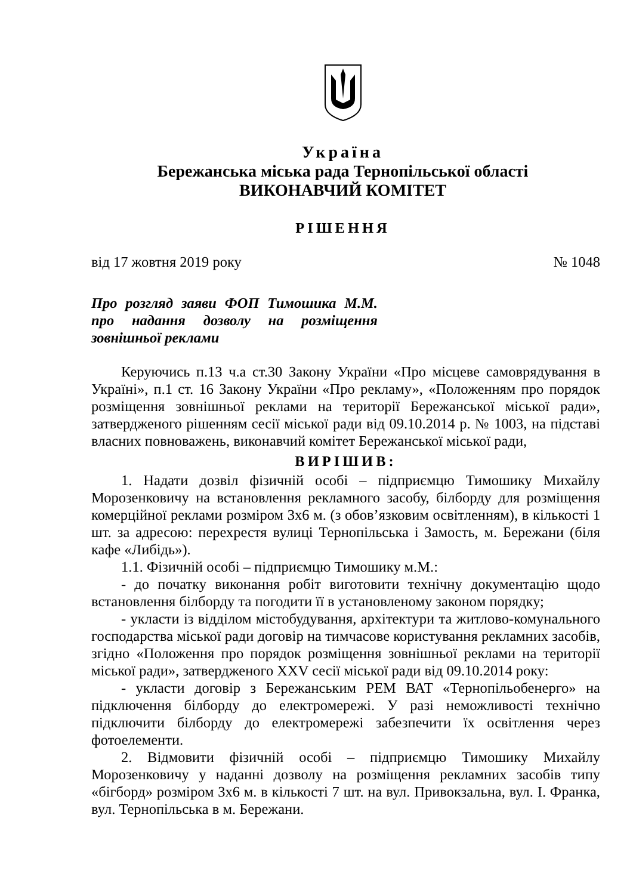Україна
Бережанська міська рада Тернопільської області
ВИКОНАВЧИЙ КОМІТЕТ
РІШЕННЯ
від 17 жовтня 2019 року № 1048
Про розгляд заяви ФОП Тимошика М.М. про надання дозволу на розміщення зовнішньої реклами
Керуючись п.13 ч.а ст.30 Закону України «Про місцеве самоврядування в Україні», п.1 ст. 16 Закону України «Про рекламу», «Положенням про порядок розміщення зовнішньої реклами на території Бережанської міської ради», затвердженого рішенням сесії міської ради від 09.10.2014 р. № 1003, на підставі власних повноважень, виконавчий комітет Бережанської міської ради,
ВИРІШИВ:
1. Надати дозвіл фізичній особі – підприємцю Тимошику Михайлу Морозенковичу на встановлення рекламного засобу, білборду для розміщення комерційної реклами розміром 3х6 м. (з обов’язковим освітленням), в кількості 1 шт. за адресою: перехрестя вулиці Тернопільська і Замость, м. Бережани (біля кафе «Либідь»).
1.1. Фізичній особі – підприємцю Тимошику м.М.:
- до початку виконання робіт виготовити технічну документацію щодо встановлення білборду та погодити її в установленому законом порядку;
- укласти із відділом містобудування, архітектури та житлово-комунального господарства міської ради договір на тимчасове користування рекламних засобів, згідно «Положення про порядок розміщення зовнішньої реклами на території міської ради», затвердженого XXV сесії міської ради від 09.10.2014 року:
- укласти договір з Бережанським РЕМ ВАТ «Тернопільобенерго» на підключення білборду до електромережі. У разі неможливості технічно підключити білборду до електромережі забезпечити їх освітлення через фотоелементи.
2. Відмовити фізичній особі – підприємцю Тимошику Михайлу Морозенковичу у наданні дозволу на розміщення рекламних засобів типу «бігборд» розміром 3х6 м. в кількості 7 шт. на вул. Привокзальна, вул. І. Франка, вул. Тернопільська в м. Бережани.